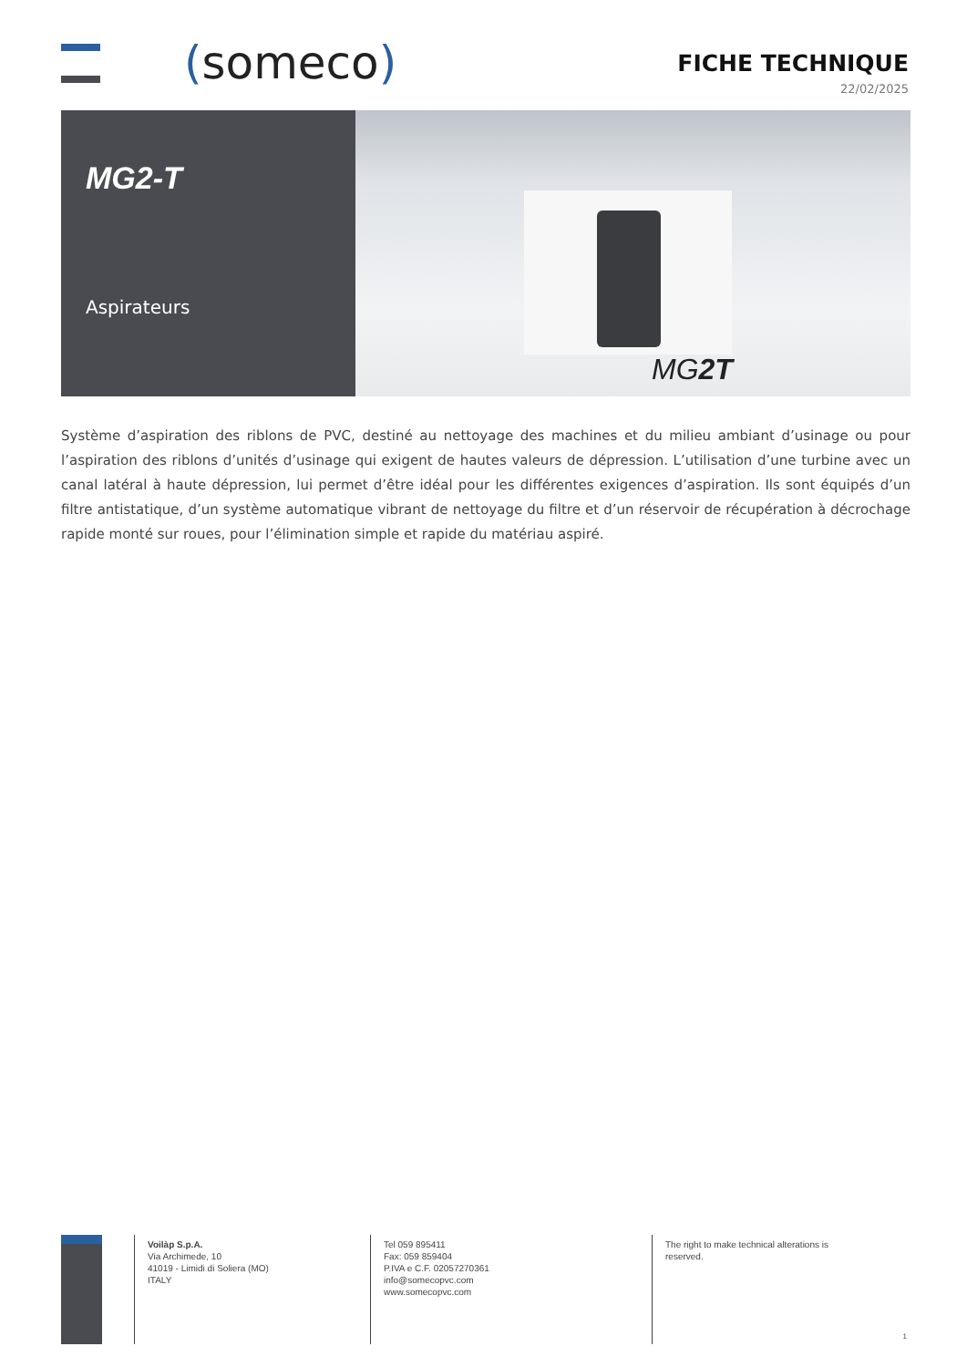(someco)
FICHE TECHNIQUE
22/02/2025
MG2-T
Aspirateurs
MG2T
Système d’aspiration des riblons de PVC, destiné au nettoyage des machines et du milieu ambiant d’usinage ou pour l’aspiration des riblons d’unités d’usinage qui exigent de hautes valeurs de dépression. L’utilisation d’une turbine avec un canal latéral à haute dépression, lui permet d’être idéal pour les différentes exigences d’aspiration. Ils sont équipés d’un filtre antistatique, d’un système automatique vibrant de nettoyage du filtre et d’un réservoir de récupération à décrochage rapide monté sur roues, pour l’élimination simple et rapide du matériau aspiré.
Voilàp S.p.A.
Via Archimede, 10
41019 - Limidi di Soliera (MO)
ITALY
Tel 059 895411
Fax: 059 859404
P.IVA e C.F. 02057270361
info@somecopvc.com
www.somecopvc.com
The right to make technical alterations is
reserved.
1